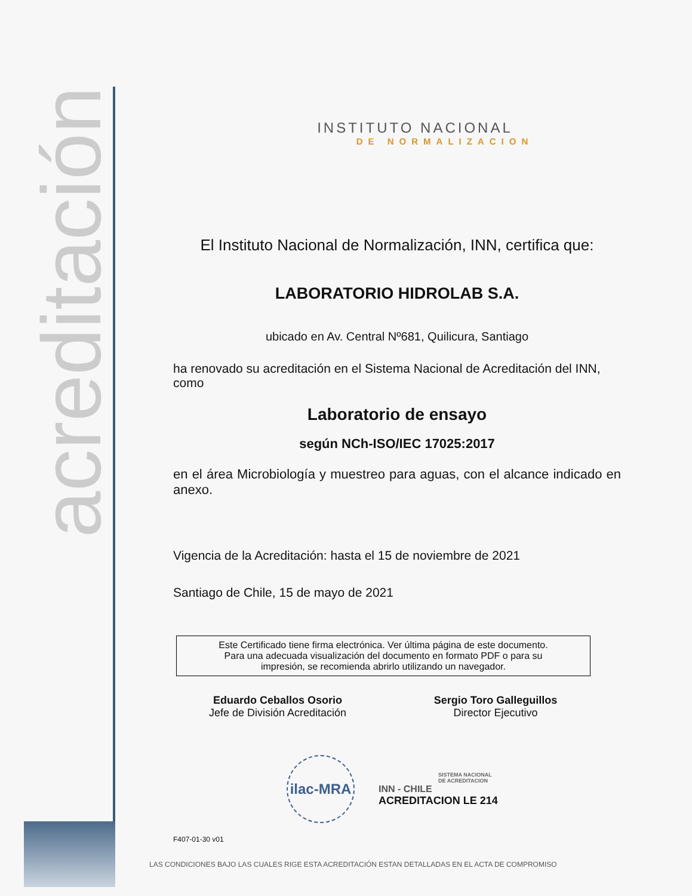acreditación
INSTITUTO NACIONAL
DE NORMALIZACION
El Instituto Nacional de Normalización, INN, certifica que:
LABORATORIO HIDROLAB S.A.
ubicado en Av. Central Nº681, Quilicura, Santiago
ha renovado su acreditación en el Sistema Nacional de Acreditación del INN, como
Laboratorio de ensayo
según NCh-ISO/IEC 17025:2017
en el área Microbiología y muestreo para aguas, con el alcance indicado en anexo.
Vigencia de la Acreditación: hasta el 15 de noviembre de 2021
Santiago de Chile, 15 de mayo de 2021
Este Certificado tiene firma electrónica. Ver última página de este documento.
Para una adecuada visualización del documento en formato PDF o para su
impresión, se recomienda abrirlo utilizando un navegador.
Eduardo Ceballos Osorio
Jefe de División Acreditación
Sergio Toro Galleguillos
Director Ejecutivo
ilac-MRA
SISTEMA NACIONAL
DE ACREDITACION
INN - CHILE
ACREDITACION LE 214
F407-01-30 v01
LAS CONDICIONES BAJO LAS CUALES RIGE ESTA ACREDITACIÓN ESTAN DETALLADAS EN EL ACTA DE COMPROMISO